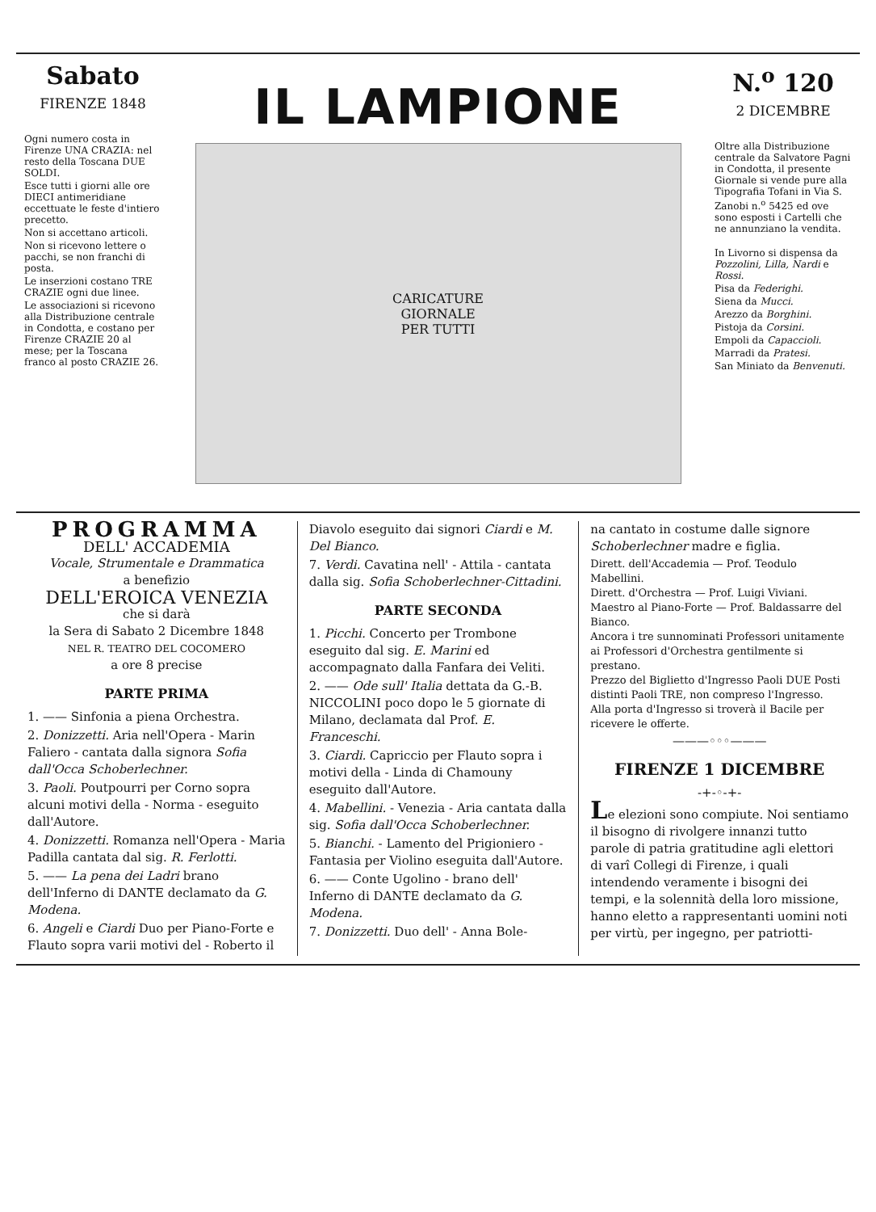Sabato
FIRENZE 1848
Ogni numero costa in Firenze UNA CRAZIA: nel resto della Toscana DUE SOLDI.
Esce tutti i giorni alle ore DIECI antimeridiane eccettuate le feste d'intiero precetto.
Non si accettano articoli.
Non si ricevono lettere o pacchi, se non franchi di posta.
Le inserzioni costano TRE CRAZIE ogni due linee.
Le associazioni si ricevono alla Distribuzione centrale in Condotta, e costano per Firenze CRAZIE 20 al mese; per la Toscana franco al posto CRAZIE 26.
IL LAMPIONE
CARICATURE
GIORNALE
PER TUTTI
N.<sup>o</sup> 120
2 DICEMBRE
Oltre alla Distribuzione centrale da Salvatore Pagni in Condotta, il presente Giornale si vende pure alla Tipografia Tofani in Via S. Zanobi n.<sup>o</sup> 5425 ed ove sono esposti i Cartelli che ne annunziano la vendita.
In Livorno si dispensa da Pozzolini, Lilla, Nardi e Rossi.
Pisa da Federighi.
Siena da Mucci.
Arezzo da Borghini.
Pistoja da Corsini.
Empoli da Capaccioli.
Marradi da Pratesi.
San Miniato da Benvenuti.
PROGRAMMA
DELL' ACCADEMIA
Vocale, Strumentale e Drammatica
a benefizio
DELL'EROICA VENEZIA
che si darà
la Sera di Sabato 2 Dicembre 1848
NEL R. TEATRO DEL COCOMERO
a ore 8 precise
PARTE PRIMA
1. —— Sinfonia a piena Orchestra.
2. Donizzetti. Aria nell'Opera - Marin Faliero - cantata dalla signora Sofia dall'Occa Schoberlechner.
3. Paoli. Poutpourri per Corno sopra alcuni motivi della - Norma - eseguito dall'Autore.
4. Donizzetti. Romanza nell'Opera - Maria Padilla cantata dal sig. R. Ferlotti.
5. —— La pena dei Ladri brano dell'Inferno di DANTE declamato da G. Modena.
6. Angeli e Ciardi Duo per Piano-Forte e Flauto sopra varii motivi del - Roberto il
Diavolo eseguito dai signori Ciardi e M. Del Bianco.
7. Verdi. Cavatina nell' - Attila - cantata dalla sig. Sofia Schoberlechner-Cittadini.
PARTE SECONDA
1. Picchi. Concerto per Trombone eseguito dal sig. E. Marini ed accompagnato dalla Fanfara dei Veliti.
2. —— Ode sull' Italia dettata da G.-B. NICCOLINI poco dopo le 5 giornate di Milano, declamata dal Prof. E. Franceschi.
3. Ciardi. Capriccio per Flauto sopra i motivi della - Linda di Chamouny eseguito dall'Autore.
4. Mabellini. - Venezia - Aria cantata dalla sig. Sofia dall'Occa Schoberlechner.
5. Bianchi. - Lamento del Prigioniero - Fantasia per Violino eseguita dall'Autore.
6. —— Conte Ugolino - brano dell' Inferno di DANTE declamato da G. Modena.
7. Donizzetti. Duo dell' - Anna Bole-
na cantato in costume dalle signore Schoberlechner madre e figlia.
Dirett. dell'Accademia — Prof. Teodulo Mabellini.
Dirett. d'Orchestra — Prof. Luigi Viviani.
Maestro al Piano-Forte — Prof. Baldassarre del Bianco.
Ancora i tre sunnominati Professori unitamente ai Professori d'Orchestra gentilmente si prestano.
Prezzo del Biglietto d'Ingresso Paoli DUE Posti distinti Paoli TRE, non compreso l'Ingresso.
Alla porta d'Ingresso si troverà il Bacile per ricevere le offerte.
———◦◦◦———
FIRENZE 1 DICEMBRE
-+-◦-+-
Le elezioni sono compiute. Noi sentiamo il bisogno di rivolgere innanzi tutto parole di patria gratitudine agli elettori di varî Collegi di Firenze, i quali intendendo veramente i bisogni dei tempi, e la solennità della loro missione, hanno eletto a rappresentanti uomini noti per virtù, per ingegno, per patriotti-